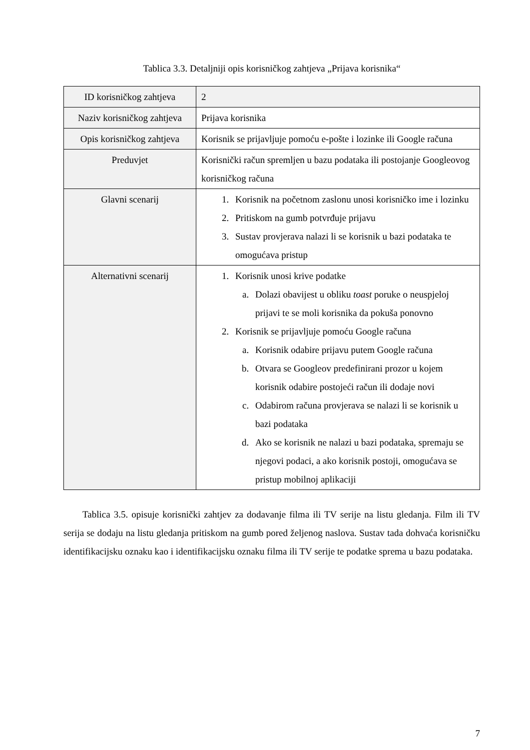Tablica 3.3. Detaljniji opis korisničkog zahtjeva „Prijava korisnika“
| ID korisničkog zahtjeva | 2 |
| Naziv korisničkog zahtjeva | Prijava korisnika |
| Opis korisničkog zahtjeva | Korisnik se prijavljuje pomoću e-pošte i lozinke ili Google računa |
| Preduvjet | Korisnički račun spremljen u bazu podataka ili postojanje Googleovog korisničkog računa |
| Glavni scenarij | 1. Korisnik na početnom zaslonu unosi korisničko ime i lozinku 2. Pritiskom na gumb potvrđuje prijavu 3. Sustav provjerava nalazi li se korisnik u bazi podataka te omogućava pristup |
| Alternativni scenarij | 1. Korisnik unosi krive podatke a. Dolazi obavijest u obliku toast poruke o neuspjeloj prijavi te se moli korisnika da pokuša ponovno 2. Korisnik se prijavljuje pomoću Google računa a. Korisnik odabire prijavu putem Google računa b. Otvara se Googleov predefinirani prozor u kojem korisnik odabire postojeći račun ili dodaje novi c. Odabirom računa provjerava se nalazi li se korisnik u bazi podataka d. Ako se korisnik ne nalazi u bazi podataka, spremaju se njegovi podaci, a ako korisnik postoji, omogućava se pristup mobilnoj aplikaciji |
Tablica 3.5. opisuje korisnički zahtjev za dodavanje filma ili TV serije na listu gledanja. Film ili TV serija se dodaju na listu gledanja pritiskom na gumb pored željenog naslova. Sustav tada dohvaća korisničku identifikacijsku oznaku kao i identifikacijsku oznaku filma ili TV serije te podatke sprema u bazu podataka.
7